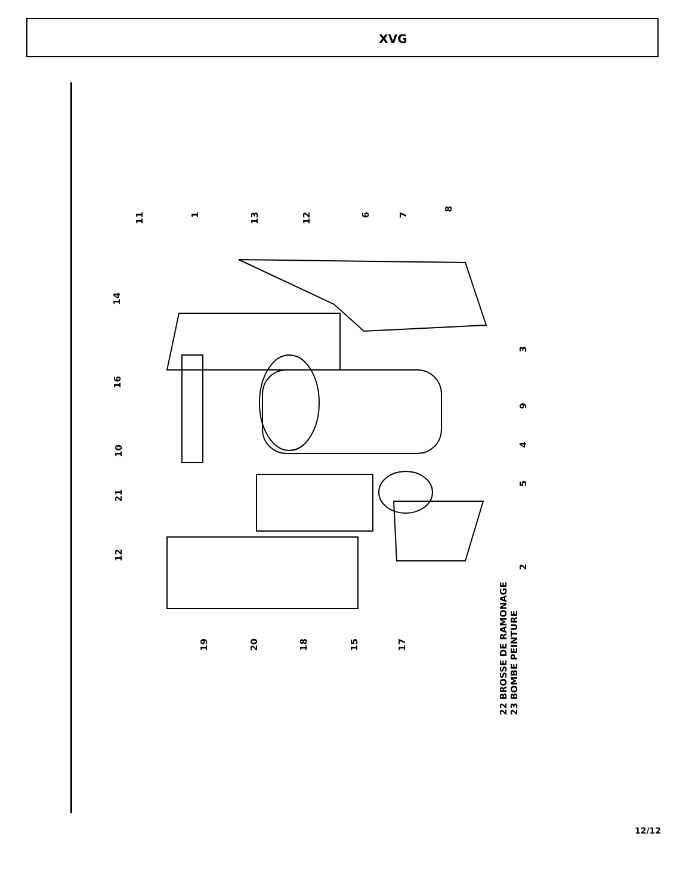XVG
11
1
13
12
6
7
8
14
16
3
9
10
4
21
5
12
2
19
20
18
15
17
22 BROSSE DE RAMONAGE
23 BOMBE PEINTURE
12/12